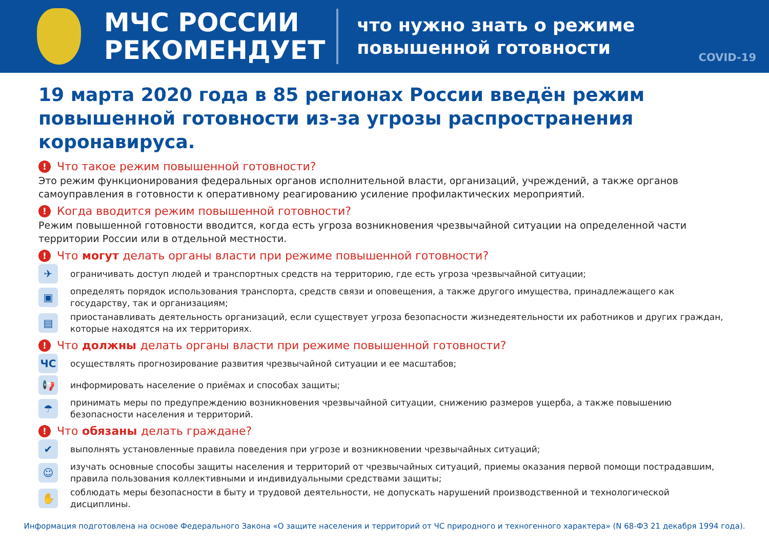МЧС РОССИИ
РЕКОМЕНДУЕТ
что нужно знать о режиме
повышенной готовности
COVID-19
19 марта 2020 года в 85 регионах России введён режим повышенной готовности из-за угрозы распространения коронавируса.
! Что такое режим повышенной готовности?
Это режим функционирования федеральных органов исполнительной власти, организаций, учреждений, а также органов самоуправления в готовности к оперативному реагированию усиление профилактических мероприятий.
! Когда вводится режим повышенной готовности?
Режим повышенной готовности вводится, когда есть угроза возникновения чрезвычайной ситуации на определенной части территории России или в отдельной местности.
! Что могут делать органы власти при режиме повышенной готовности?
✈
ограничивать доступ людей и транспортных средств на территорию, где есть угроза чрезвычайной ситуации;
▣
определять порядок использования транспорта, средств связи и оповещения, а также другого имущества, принадлежащего как государству, так и организациям;
▤
приостанавливать деятельность организаций, если существует угроза безопасности жизнедеятельности их работников и других граждан, которые находятся на их территориях.
! Что должны делать органы власти при режиме повышенной готовности?
ЧС
осуществлять прогнозирование развития чрезвычайной ситуации и ее масштабов;
📢
информировать население о приёмах и способах защиты;
☂
принимать меры по предупреждению возникновения чрезвычайной ситуации, снижению размеров ущерба, а также повышению безопасности населения и территорий.
! Что обязаны делать граждане?
✔
выполнять установленные правила поведения при угрозе и возникновении чрезвычайных ситуаций;
☺
изучать основные способы защиты населения и территорий от чрезвычайных ситуаций, приемы оказания первой помощи пострадавшим, правила пользования коллективными и индивидуальными средствами защиты;
✋
соблюдать меры безопасности в быту и трудовой деятельности, не допускать нарушений производственной и технологической дисциплины.
Информация подготовлена на основе Федерального Закона «О защите населения и территорий от ЧС природного и техногенного характера» (N 68-ФЗ 21 декабря 1994 года).